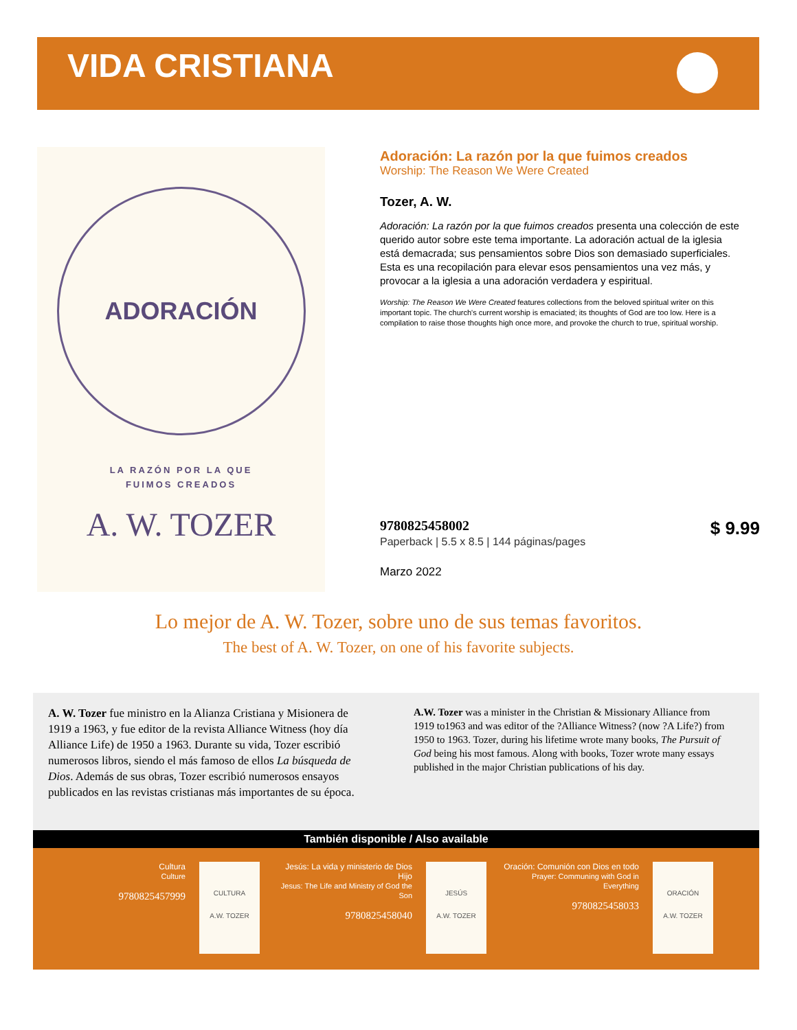VIDA CRISTIANA
ADORACIÓN
LA RAZÓN POR LA QUE
FUIMOS CREADOS
A. W. TOZER
Adoración: La razón por la que fuimos creados
Worship: The Reason We Were Created
Tozer, A. W.
Adoración: La razón por la que fuimos creados presenta una colección de este querido autor sobre este tema importante. La adoración actual de la iglesia está demacrada; sus pensamientos sobre Dios son demasiado superficiales. Esta es una recopilación para elevar esos pensamientos una vez más, y provocar a la iglesia a una adoración verdadera y espiritual.
Worship: The Reason We Were Created features collections from the beloved spiritual writer on this important topic. The church's current worship is emaciated; its thoughts of God are too low. Here is a compilation to raise those thoughts high once more, and provoke the church to true, spiritual worship.
9780825458002
Paperback | 5.5 x 8.5 | 144 páginas/pages
Marzo 2022
$ 9.99
Lo mejor de A. W. Tozer, sobre uno de sus temas favoritos.
The best of A. W. Tozer, on one of his favorite subjects.
A. W. Tozer fue ministro en la Alianza Cristiana y Misionera de 1919 a 1963, y fue editor de la revista Alliance Witness (hoy día Alliance Life) de 1950 a 1963. Durante su vida, Tozer escribió numerosos libros, siendo el más famoso de ellos La búsqueda de Dios. Además de sus obras, Tozer escribió numerosos ensayos publicados en las revistas cristianas más importantes de su época.
A.W. Tozer was a minister in the Christian & Missionary Alliance from 1919 to1963 and was editor of the ?Alliance Witness? (now ?A Life?) from 1950 to 1963. Tozer, during his lifetime wrote many books, The Pursuit of God being his most famous. Along with books, Tozer wrote many essays published in the major Christian publications of his day.
También disponible / Also available
Cultura
Culture
9780825457999
CULTURA
A.W. TOZER
Jesús: La vida y ministerio de Dios Hijo
Jesus: The Life and Ministry of God the Son
9780825458040
JESÚS
A.W. TOZER
Oración: Comunión con Dios en todo
Prayer: Communing with God in Everything
9780825458033
ORACIÓN
A.W. TOZER